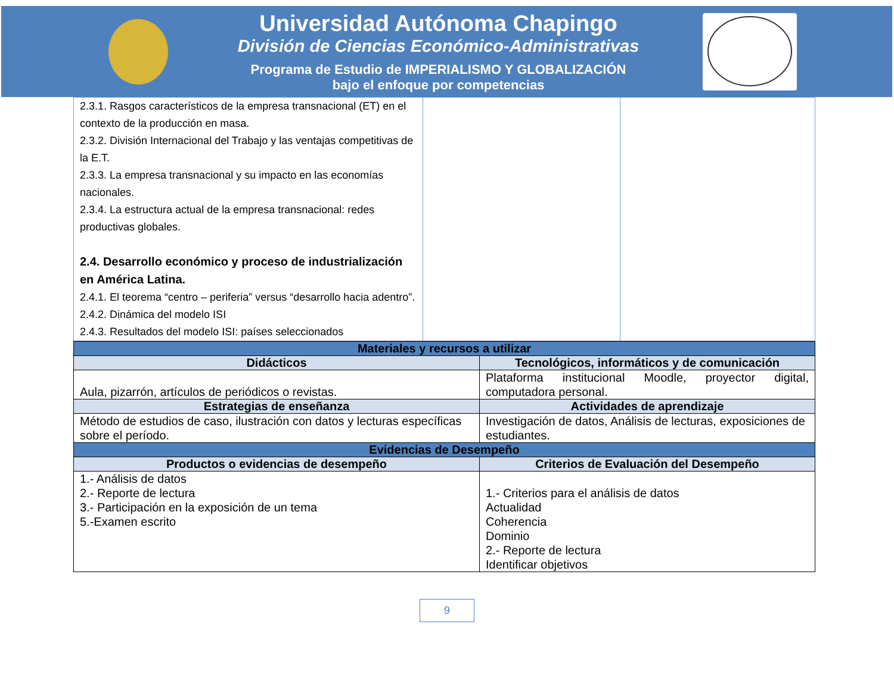Universidad Autónoma Chapingo
División de Ciencias Económico-Administrativas
Programa de Estudio de IMPERIALISMO Y GLOBALIZACIÓN
bajo el enfoque por competencias
| 2.3.1. Rasgos característicos de la empresa transnacional (ET) en el contexto de la producción en masa. 2.3.2. División Internacional del Trabajo y las ventajas competitivas de la E.T. 2.3.3. La empresa transnacional y su impacto en las economías nacionales. 2.3.4. La estructura actual de la empresa transnacional: redes productivas globales. 2.4. Desarrollo económico y proceso de industrialización en América Latina. 2.4.1. El teorema “centro – periferia” versus “desarrollo hacia adentro”. 2.4.2. Dinámica del modelo ISI 2.4.3. Resultados del modelo ISI: países seleccionados | | |
| Materiales y recursos a utilizar | |
| --- | --- |
| Didácticos | Tecnológicos, informáticos y de comunicación |
| Aula, pizarrón, artículos de periódicos o revistas. | Plataforma institucional Moodle, proyector digital, computadora personal. |
| Estrategias de enseñanza | Actividades de aprendizaje |
| Método de estudios de caso, ilustración con datos y lecturas específicas sobre el período. | Investigación de datos, Análisis de lecturas, exposiciones de estudiantes. |
| Evidencias de Desempeño | |
| Productos o evidencias de desempeño | Criterios de Evaluación del Desempeño |
| 1.- Análisis de datos 2.- Reporte de lectura 3.- Participación en la exposición de un tema 5.-Examen escrito | 1.- Criterios para el análisis de datos Actualidad Coherencia Dominio 2.- Reporte de lectura Identificar objetivos |
9